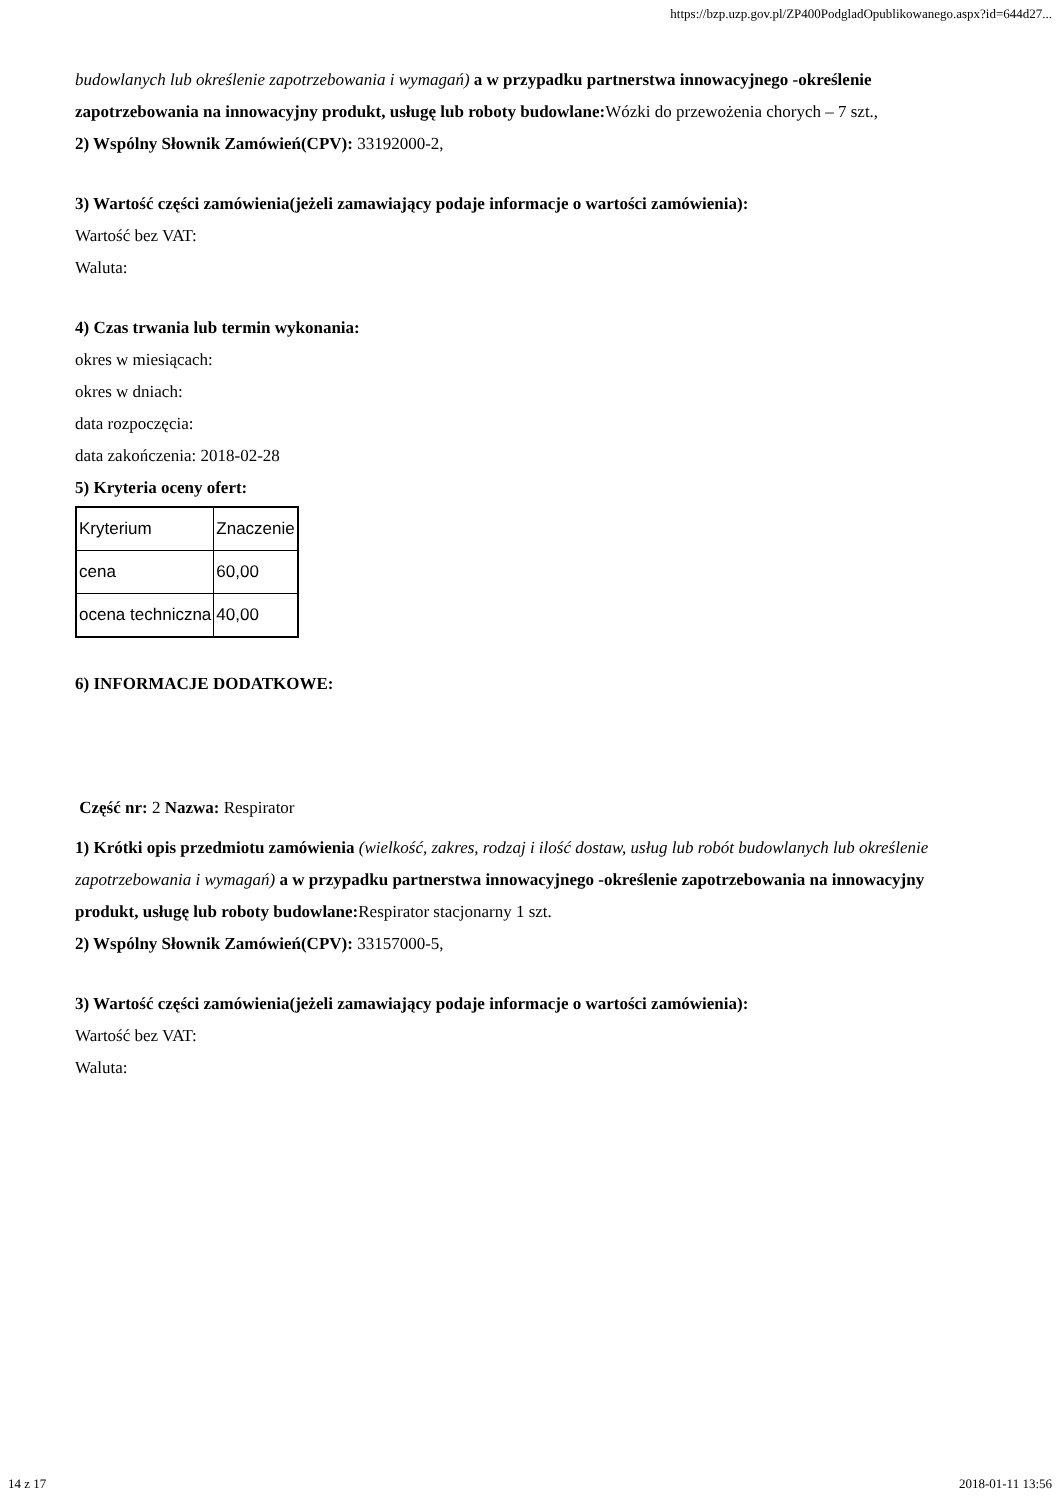https://bzp.uzp.gov.pl/ZP400PodgladOpublikowanego.aspx?id=644d27...
budowlanych lub określenie zapotrzebowania i wymagań) a w przypadku partnerstwa innowacyjnego -określenie zapotrzebowania na innowacyjny produkt, usługę lub roboty budowlane: Wózki do przewożenia chorych – 7 szt.,
2) Wspólny Słownik Zamówień(CPV): 33192000-2,
3) Wartość części zamówienia(jeżeli zamawiający podaje informacje o wartości zamówienia):
Wartość bez VAT:
Waluta:
4) Czas trwania lub termin wykonania:
okres w miesiącach:
okres w dniach:
data rozpoczęcia:
data zakończenia: 2018-02-28
5) Kryteria oceny ofert:
| Kryterium | Znaczenie |
| cena | 60,00 |
| ocena techniczna | 40,00 |
6) INFORMACJE DODATKOWE:
Część nr: 2 Nazwa: Respirator
1) Krótki opis przedmiotu zamówienia (wielkość, zakres, rodzaj i ilość dostaw, usług lub robót budowlanych lub określenie zapotrzebowania i wymagań) a w przypadku partnerstwa innowacyjnego -określenie zapotrzebowania na innowacyjny produkt, usługę lub roboty budowlane: Respirator stacjonarny 1 szt.
2) Wspólny Słownik Zamówień(CPV): 33157000-5,
3) Wartość części zamówienia(jeżeli zamawiający podaje informacje o wartości zamówienia):
Wartość bez VAT:
Waluta:
14 z 17 2018-01-11 13:56